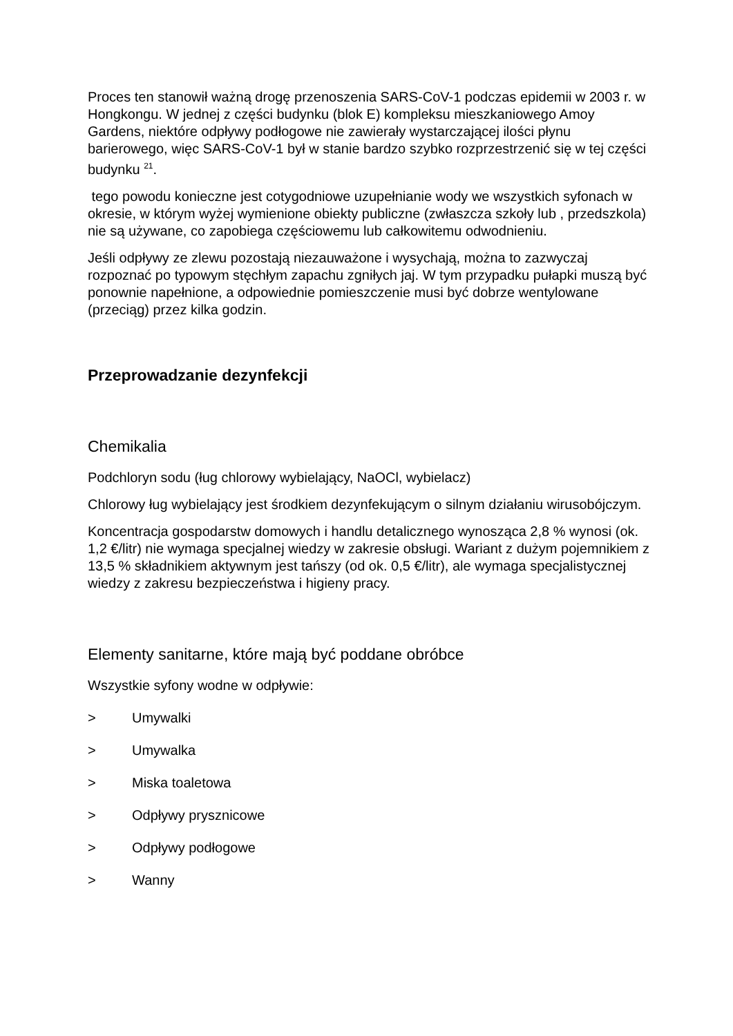Proces ten stanowił ważną drogę przenoszenia SARS-CoV-1 podczas epidemii w 2003 r. w Hongkongu. W jednej z części budynku (blok E) kompleksu mieszkaniowego Amoy Gardens, niektóre odpływy podłogowe nie zawierały wystarczającej ilości płynu barierowego, więc SARS-CoV-1 był w stanie bardzo szybko rozprzestrzenić się w tej części budynku <sup>21</sup>.
tego powodu konieczne jest cotygodniowe uzupełnianie wody we wszystkich syfonach w okresie, w którym wyżej wymienione obiekty publiczne (zwłaszcza szkoły lub , przedszkola) nie są używane, co zapobiega częściowemu lub całkowitemu odwodnieniu.
Jeśli odpływy ze zlewu pozostają niezauważone i wysychają, można to zazwyczaj rozpoznać po typowym stęchłym zapachu zgniłych jaj. W tym przypadku pułapki muszą być ponownie napełnione, a odpowiednie pomieszczenie musi być dobrze wentylowane (przeciąg) przez kilka godzin.
Przeprowadzanie dezynfekcji
Chemikalia
Podchloryn sodu (ług chlorowy wybielający, NaOCl, wybielacz)
Chlorowy ług wybielający jest środkiem dezynfekującym o silnym działaniu wirusobójczym.
Koncentracja gospodarstw domowych i handlu detalicznego wynosząca 2,8 % wynosi (ok. 1,2 €/litr) nie wymaga specjalnej wiedzy w zakresie obsługi. Wariant z dużym pojemnikiem z 13,5 % składnikiem aktywnym jest tańszy (od ok. 0,5 €/litr), ale wymaga specjalistycznej wiedzy z zakresu bezpieczeństwa i higieny pracy.
Elementy sanitarne, które mają być poddane obróbce
Wszystkie syfony wodne w odpływie:
> Umywalki
> Umywalka
> Miska toaletowa
> Odpływy prysznicowe
> Odpływy podłogowe
> Wanny